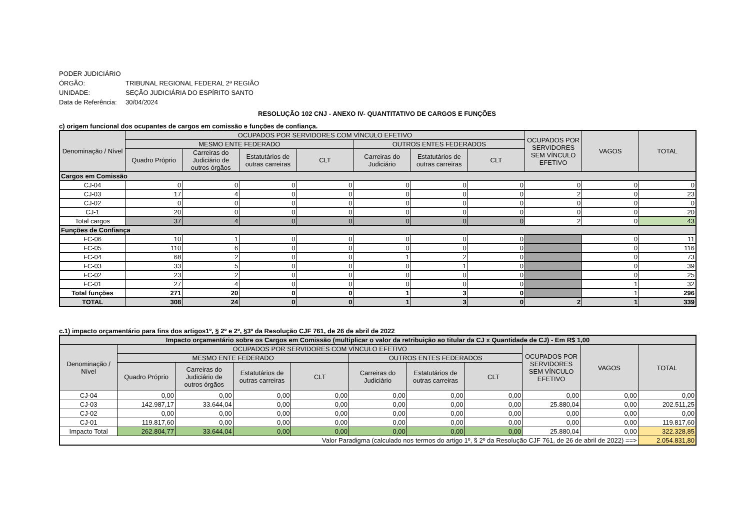PODER JUDICIÁRIO
ÓRGÃO: TRIBUNAL REGIONAL FEDERAL 2ª REGIÃO
UNIDADE: SEÇÃO JUDICIÁRIA DO ESPÍRITO SANTO
Data de Referência: 30/04/2024
RESOLUÇÃO 102 CNJ - ANEXO IV- QUANTITATIVO DE CARGOS E FUNÇÕES
c) origem funcional dos ocupantes de cargos em comissão e funções de confiança.
| Denominação / Nível | OCUPADOS POR SERVIDORES COM VÍNCULO EFETIVO | | | | | | | OCUPADOS POR SERVIDORES SEM VÍNCULO EFETIVO | VAGOS | TOTAL |
| --- | --- | --- | --- | --- | --- | --- | --- | --- | --- | --- |
| | MESMO ENTE FEDERADO | | | | OUTROS ENTES FEDERADOS | | | | | |
| | Quadro Próprio | Carreiras do Judiciário de outros órgãos | Estatutários de outras carreiras | CLT | Carreiras do Judiciário | Estatutários de outras carreiras | CLT | | | |
| Cargos em Comissão | | | | | | | | | | |
| CJ-04 | 0 | 0 | 0 | 0 | 0 | 0 | 0 | 0 | 0 | 0 |
| CJ-03 | 17 | 4 | 0 | 0 | 0 | 0 | 0 | 2 | 0 | 23 |
| CJ-02 | 0 | 0 | 0 | 0 | 0 | 0 | 0 | 0 | 0 | 0 |
| CJ-1 | 20 | 0 | 0 | 0 | 0 | 0 | 0 | 0 | 0 | 20 |
| Total cargos | 37 | 4 | 0 | 0 | 0 | 0 | 0 | 2 | 0 | 43 |
| Funções de Confiança | | | | | | | | | | |
| FC-06 | 10 | 1 | 0 | 0 | 0 | 0 | 0 | | 0 | 11 |
| FC-05 | 110 | 6 | 0 | 0 | 0 | 0 | 0 | | 0 | 116 |
| FC-04 | 68 | 2 | 0 | 0 | 1 | 2 | 0 | | 0 | 73 |
| FC-03 | 33 | 5 | 0 | 0 | 0 | 1 | 0 | | 0 | 39 |
| FC-02 | 23 | 2 | 0 | 0 | 0 | 0 | 0 | | 0 | 25 |
| FC-01 | 27 | 4 | 0 | 0 | 0 | 0 | 0 | | 1 | 32 |
| Total funções | 271 | 20 | 0 | 0 | 1 | 3 | 0 | | 1 | 296 |
| TOTAL | 308 | 24 | 0 | 0 | 1 | 3 | 0 | 2 | 1 | 339 |
c.1) impacto orçamentário para fins dos artigos1º, § 2º e 2º, §3º da Resolução CJF 761, de 26 de abril de 2022
| Impacto orçamentário sobre os Cargos em Comissão (multiplicar o valor da retribuição ao titular da CJ x Quantidade de CJ) - Em R$ 1,00 | | | | | | | | | | |
| --- | --- | --- | --- | --- | --- | --- | --- | --- | --- | --- |
| Denominação / Nível | OCUPADOS POR SERVIDORES COM VÍNCULO EFETIVO | | | | | | | OCUPADOS POR SERVIDORES SEM VÍNCULO EFETIVO | VAGOS | TOTAL |
| | MESMO ENTE FEDERADO | | | | OUTROS ENTES FEDERADOS | | | | | |
| | Quadro Próprio | Carreiras do Judiciário de outros órgãos | Estatutários de outras carreiras | CLT | Carreiras do Judiciário | Estatutários de outras carreiras | CLT | | | |
| CJ-04 | 0,00 | 0,00 | 0,00 | 0,00 | 0,00 | 0,00 | 0,00 | 0,00 | 0,00 | 0,00 |
| CJ-03 | 142.987,17 | 33.644,04 | 0,00 | 0,00 | 0,00 | 0,00 | 0,00 | 25.880,04 | 0,00 | 202.511,25 |
| CJ-02 | 0,00 | 0,00 | 0,00 | 0,00 | 0,00 | 0,00 | 0,00 | 0,00 | 0,00 | 0,00 |
| CJ-01 | 119.817,60 | 0,00 | 0,00 | 0,00 | 0,00 | 0,00 | 0,00 | 0,00 | 0,00 | 119.817,60 |
| Impacto Total | 262.804,77 | 33.644,04 | 0,00 | 0,00 | 0,00 | 0,00 | 0,00 | 25.880,04 | 0,00 | 322.328,85 |
| Valor Paradigma (calculado nos termos do artigo 1º, § 2º da Resolução CJF 761, de 26 de abril de 2022) ==> | | | | | | | | | | 2.054.831,80 |